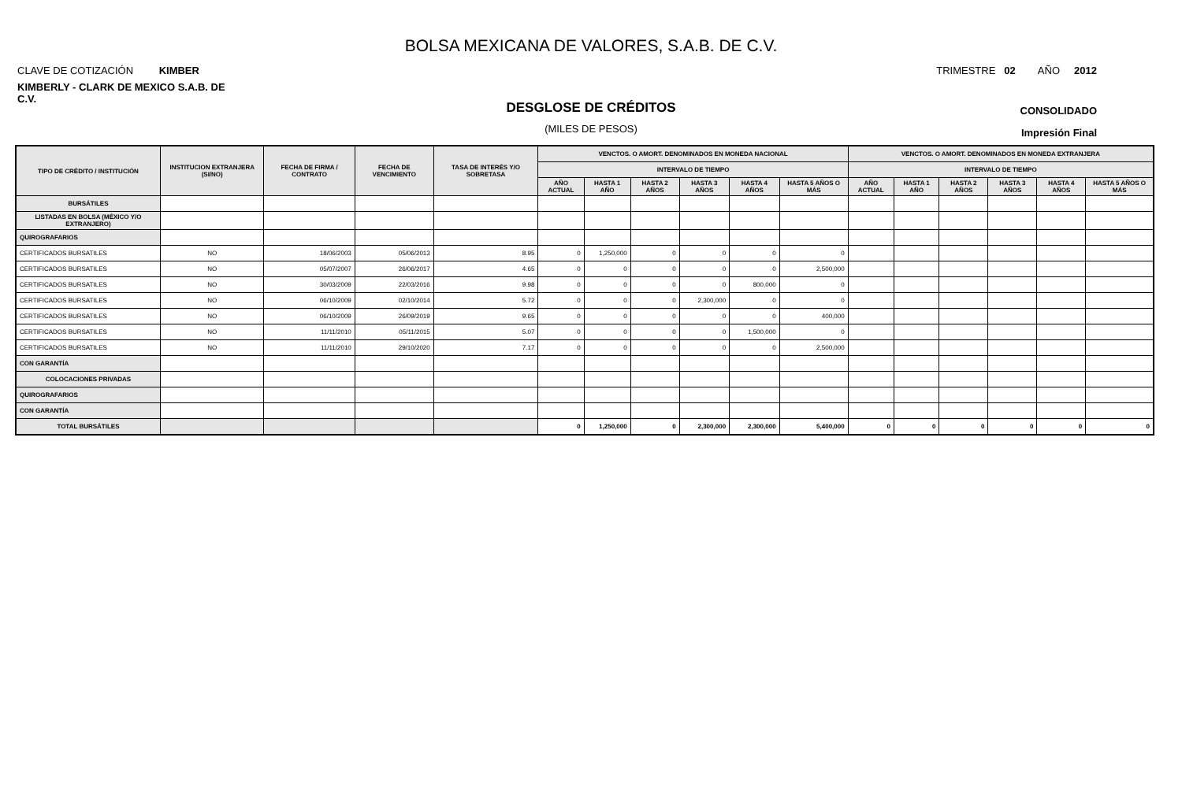BOLSA MEXICANA DE VALORES, S.A.B. DE C.V.
CLAVE DE COTIZACIÓN KIMBER
TRIMESTRE 02 AÑO 2012
KIMBERLY - CLARK DE MEXICO S.A.B. DE C.V.
DESGLOSE DE CRÉDITOS
CONSOLIDADO
(MILES DE PESOS)
Impresión Final
| TIPO DE CRÉDITO / INSTITUCIÓN | INSTITUCION EXTRANJERA (SI/NO) | FECHA DE FIRMA / CONTRATO | FECHA DE VENCIMIENTO | TASA DE INTERÉS Y/O SOBRETASA | VENCTOS. O AMORT. DENOMINADOS EN MONEDA NACIONAL | | | | | | VENCTOS. O AMORT. DENOMINADOS EN MONEDA EXTRANJERA | | | | | |
| --- | --- | --- | --- | --- | --- | --- | --- | --- | --- | --- | --- | --- | --- | --- | --- | --- |
| | | | | | INTERVALO DE TIEMPO | | | | | | INTERVALO DE TIEMPO | | | | | |
| | | | | | AÑO ACTUAL | HASTA 1 AÑO | HASTA 2 AÑOS | HASTA 3 AÑOS | HASTA 4 AÑOS | HASTA 5 AÑOS O MÁS | AÑO ACTUAL | HASTA 1 AÑO | HASTA 2 AÑOS | HASTA 3 AÑOS | HASTA 4 AÑOS | HASTA 5 AÑOS O MÁS |
| BURSÁTILES | | | | | | | | | | | | | | | | |
| LISTADAS EN BOLSA (MÉXICO Y/O EXTRANJERO) | | | | | | | | | | | | | | | | |
| QUIROGRAFARIOS | | | | | | | | | | | | | | | | |
| CERTIFICADOS BURSATILES | NO | 18/06/2003 | 05/06/2013 | 8.95 | 0 | 1,250,000 | 0 | 0 | 0 | 0 | | | | | | |
| CERTIFICADOS BURSATILES | NO | 05/07/2007 | 26/06/2017 | 4.65 | 0 | 0 | 0 | 0 | 0 | 2,500,000 | | | | | | |
| CERTIFICADOS BURSATILES | NO | 30/03/2009 | 22/03/2016 | 9.98 | 0 | 0 | 0 | 0 | 800,000 | 0 | | | | | | |
| CERTIFICADOS BURSATILES | NO | 06/10/2009 | 02/10/2014 | 5.72 | 0 | 0 | 0 | 2,300,000 | 0 | 0 | | | | | | |
| CERTIFICADOS BURSATILES | NO | 06/10/2009 | 26/09/2019 | 9.65 | 0 | 0 | 0 | 0 | 0 | 400,000 | | | | | | |
| CERTIFICADOS BURSATILES | NO | 11/11/2010 | 05/11/2015 | 5.07 | 0 | 0 | 0 | 0 | 1,500,000 | 0 | | | | | | |
| CERTIFICADOS BURSATILES | NO | 11/11/2010 | 29/10/2020 | 7.17 | 0 | 0 | 0 | 0 | 0 | 2,500,000 | | | | | | |
| CON GARANTÍA | | | | | | | | | | | | | | | | |
| COLOCACIONES PRIVADAS | | | | | | | | | | | | | | | | |
| QUIROGRAFARIOS | | | | | | | | | | | | | | | | |
| CON GARANTÍA | | | | | | | | | | | | | | | | |
| TOTAL BURSÁTILES | | | | | 0 | 1,250,000 | 0 | 2,300,000 | 2,300,000 | 5,400,000 | 0 | 0 | 0 | 0 | 0 | 0 |